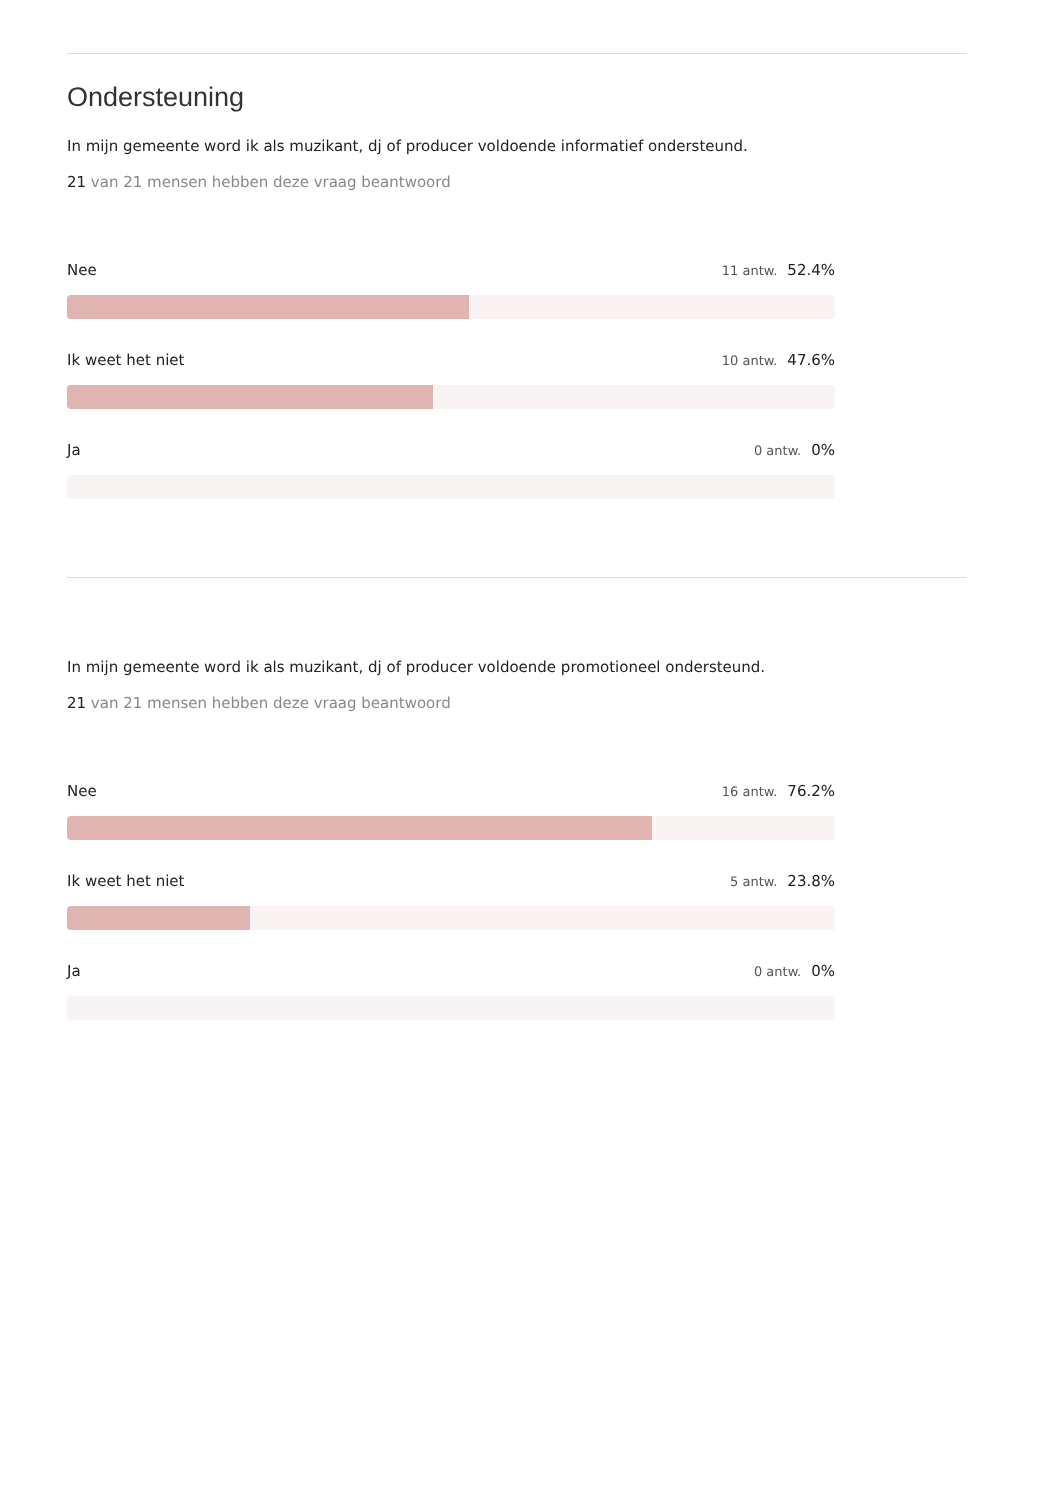Ondersteuning
In mijn gemeente word ik als muzikant, dj of producer voldoende informatief ondersteund.
21 van 21 mensen hebben deze vraag beantwoord
Nee 11 antw. 52.4%
Ik weet het niet 10 antw. 47.6%
Ja 0 antw. 0%
In mijn gemeente word ik als muzikant, dj of producer voldoende promotioneel ondersteund.
21 van 21 mensen hebben deze vraag beantwoord
Nee 16 antw. 76.2%
Ik weet het niet 5 antw. 23.8%
Ja 0 antw. 0%